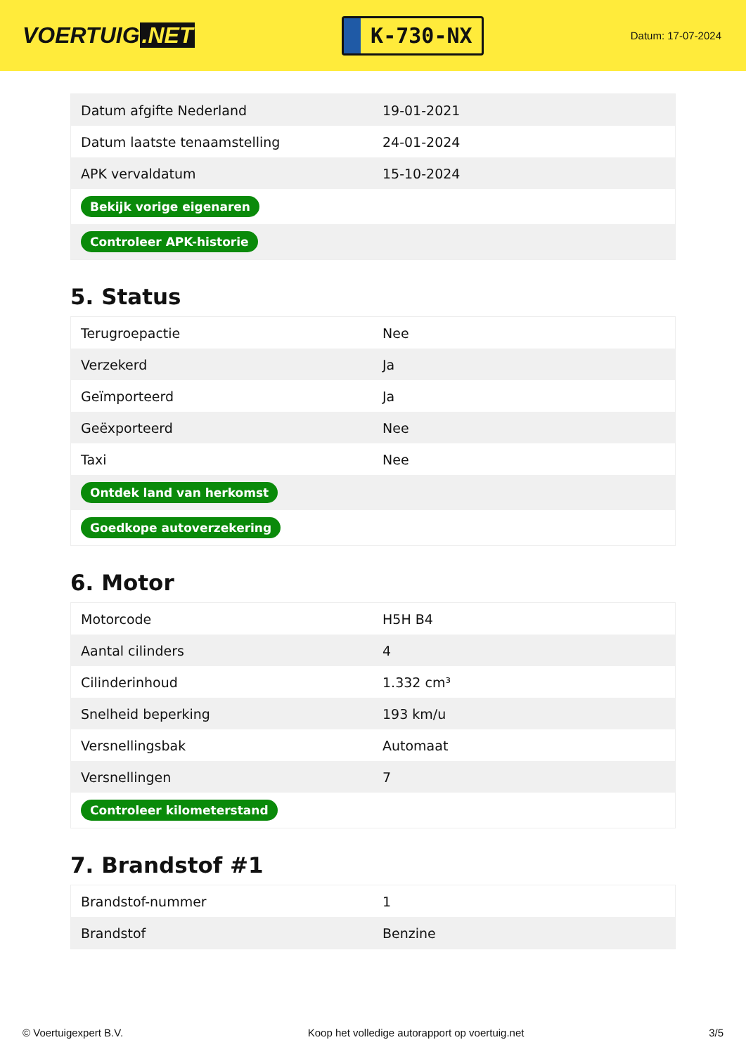VOERTUIG.NET
K-730-NX
Datum: 17-07-2024
| Datum afgifte Nederland | 19-01-2021 |
| Datum laatste tenaamstelling | 24-01-2024 |
| APK vervaldatum | 15-10-2024 |
| Bekijk vorige eigenaren | |
| Controleer APK-historie | |
5. Status
| Terugroepactie | Nee |
| Verzekerd | Ja |
| Geïmporteerd | Ja |
| Geëxporteerd | Nee |
| Taxi | Nee |
| Ontdek land van herkomst | |
| Goedkope autoverzekering | |
6. Motor
| Motorcode | H5H B4 |
| Aantal cilinders | 4 |
| Cilinderinhoud | 1.332 cm³ |
| Snelheid beperking | 193 km/u |
| Versnellingsbak | Automaat |
| Versnellingen | 7 |
| Controleer kilometerstand | |
7. Brandstof #1
| Brandstof-nummer | 1 |
| Brandstof | Benzine |
© Voertuigexpert B.V. Koop het volledige autorapport op voertuig.net 3/5